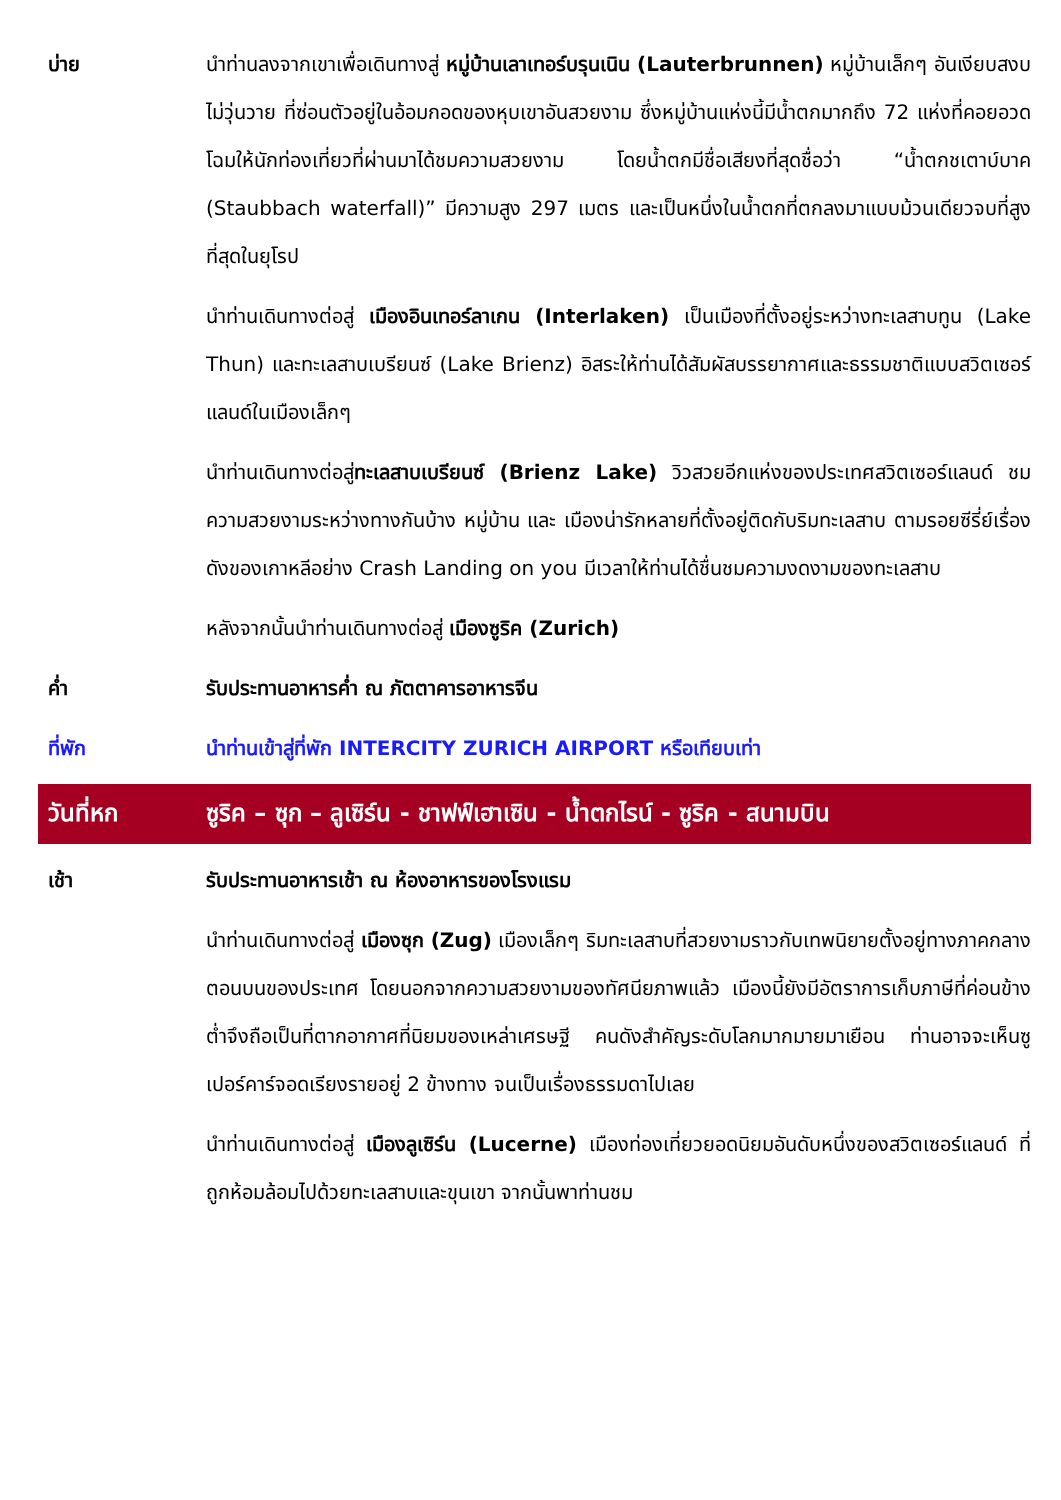บ่าย นำท่านลงจากเขาเพื่อเดินทางสู่ หมู่บ้านเลาเทอร์บรุนเนิน (Lauterbrunnen) หมู่บ้านเล็กๆ อันเงียบสงบ ไม่วุ่นวาย ที่ซ่อนตัวอยู่ในอ้อมกอดของหุบเขาอันสวยงาม ซึ่งหมู่บ้านแห่งนี้มีน้ำตกมากถึง 72 แห่งที่คอยอวดโฉมให้นักท่องเที่ยวที่ผ่านมาได้ชมความสวยงาม โดยน้ำตกมีชื่อเสียงที่สุดชื่อว่า “น้ำตกชเตาบ์บาค (Staubbach waterfall)” มีความสูง 297 เมตร และเป็นหนึ่งในน้ำตกที่ตกลงมาแบบม้วนเดียวจบที่สูงที่สุดในยุโรป
นำท่านเดินทางต่อสู่ เมืองอินเทอร์ลาเกน (Interlaken) เป็นเมืองที่ตั้งอยู่ระหว่างทะเลสาบทูน (Lake Thun) และทะเลสาบเบรียนซ์ (Lake Brienz) อิสระให้ท่านได้สัมผัสบรรยากาศและธรรมชาติแบบสวิตเซอร์แลนด์ในเมืองเล็กๆ
นำท่านเดินทางต่อสู่ทะเลสาบเบรียนซ์ (Brienz Lake) วิวสวยอีกแห่งของประเทศสวิตเซอร์แลนด์ ชมความสวยงามระหว่างทางกันบ้าง หมู่บ้าน และ เมืองน่ารักหลายที่ตั้งอยู่ติดกับริมทะเลสาบ ตามรอยซีรี่ย์เรื่องดังของเกาหลีอย่าง Crash Landing on you มีเวลาให้ท่านได้ชื่นชมความงดงามของทะเลสาบ
หลังจากนั้นนำท่านเดินทางต่อสู่ เมืองซูริค (Zurich)
ค่ำ รับประทานอาหารค่ำ ณ ภัตตาคารอาหารจีน
ที่พัก นำท่านเข้าสู่ที่พัก INTERCITY ZURICH AIRPORT หรือเทียบเท่า
วันที่หก ซูริค – ซุก – ลูเซิร์น - ชาฟฟ์เฮาเซิน - น้ำตกไรน์ - ซูริค - สนามบิน
เช้า รับประทานอาหารเช้า ณ ห้องอาหารของโรงแรม
นำท่านเดินทางต่อสู่ เมืองซุก (Zug) เมืองเล็กๆ ริมทะเลสาบที่สวยงามราวกับเทพนิยายตั้งอยู่ทางภาคกลางตอนบนของประเทศ โดยนอกจากความสวยงามของทัศนียภาพแล้ว เมืองนี้ยังมีอัตราการเก็บภาษีที่ค่อนข้างต่ำจึงถือเป็นที่ตากอากาศที่นิยมของเหล่าเศรษฐี คนดังสำคัญระดับโลกมากมายมาเยือน ท่านอาจจะเห็นซูเปอร์คาร์จอดเรียงรายอยู่ 2 ข้างทาง จนเป็นเรื่องธรรมดาไปเลย
นำท่านเดินทางต่อสู่ เมืองลูเซิร์น (Lucerne) เมืองท่องเที่ยวยอดนิยมอันดับหนึ่งของสวิตเซอร์แลนด์ ที่ถูกห้อมล้อมไปด้วยทะเลสาบและขุนเขา จากนั้นพาท่านชม